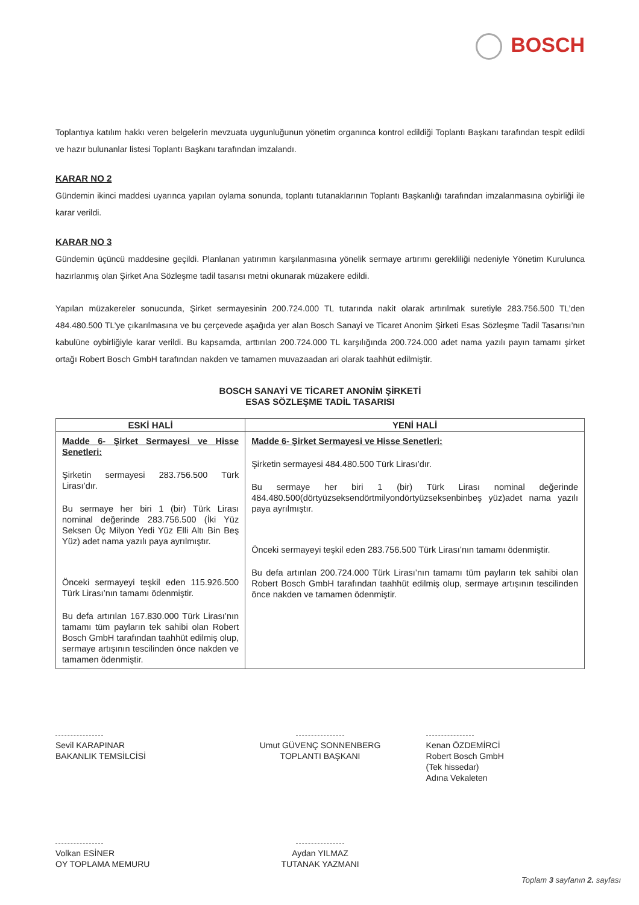BOSCH
Toplantıya katılım hakkı veren belgelerin mevzuata uygunluğunun yönetim organınca kontrol edildiği Toplantı Başkanı tarafından tespit edildi ve hazır bulunanlar listesi Toplantı Başkanı tarafından imzalandı.
KARAR NO 2
Gündemin ikinci maddesi uyarınca yapılan oylama sonunda, toplantı tutanaklarının Toplantı Başkanlığı tarafından imzalanmasına oybirliği ile karar verildi.
KARAR NO 3
Gündemin üçüncü maddesine geçildi. Planlanan yatırımın karşılanmasına yönelik sermaye artırımı gerekliliği nedeniyle Yönetim Kurulunca hazırlanmış olan Şirket Ana Sözleşme tadil tasarısı metni okunarak müzakere edildi.
Yapılan müzakereler sonucunda, Şirket sermayesinin 200.724.000 TL tutarında nakit olarak artırılmak suretiyle 283.756.500 TL’den 484.480.500 TL’ye çıkarılmasına ve bu çerçevede aşağıda yer alan Bosch Sanayi ve Ticaret Anonim Şirketi Esas Sözleşme Tadil Tasarısı’nın kabulüne oybirliğiyle karar verildi. Bu kapsamda, arttırılan 200.724.000 TL karşılığında 200.724.000 adet nama yazılı payın tamamı şirket ortağı Robert Bosch GmbH tarafından nakden ve tamamen muvazaadan ari olarak taahhüt edilmiştir.
BOSCH SANAYİ VE TİCARET ANONİM ŞİRKETİ
ESAS SÖZLEŞME TADİL TASARISI
| ESKİ HALİ | YENİ HALİ |
| --- | --- |
| Madde 6- Şirket Sermayesi ve Hisse Senetleri: Şirketin sermayesi 283.756.500 Türk Lirası’dır. Bu sermaye her biri 1 (bir) Türk Lirası nominal değerinde 283.756.500 (İki Yüz Seksen Üç Milyon Yedi Yüz Elli Altı Bin Beş Yüz) adet nama yazılı paya ayrılmıştır. Önceki sermayeyi teşkil eden 115.926.500 Türk Lirası’nın tamamı ödenmiştir. Bu defa artırılan 167.830.000 Türk Lirası’nın tamamı tüm payların tek sahibi olan Robert Bosch GmbH tarafından taahhüt edilmiş olup, sermaye artışının tescilinden önce nakden ve tamamen ödenmiştir. | Madde 6- Şirket Sermayesi ve Hisse Senetleri: Şirketin sermayesi 484.480.500 Türk Lirası’dır. Bu sermaye her biri 1 (bir) Türk Lirası nominal değerinde 484.480.500(dörtyüzseksendörtmilyondörtyüzseksenbinbeş yüz)adet nama yazılı paya ayrılmıştır. Önceki sermayeyi teşkil eden 283.756.500 Türk Lirası’nın tamamı ödenmiştir. Bu defa artırılan 200.724.000 Türk Lirası’nın tamamı tüm payların tek sahibi olan Robert Bosch GmbH tarafından taahhüt edilmiş olup, sermaye artışının tescilinden önce nakden ve tamamen ödenmiştir. |
Sevil KARAPINAR
BAKANLIK TEMSİLCİSİ
Umut GÜVENÇ SONNENBERG
TOPLANTI BAŞKANI
Kenan ÖZDEMİRCİ
Robert Bosch GmbH
(Tek hissedar)
Adına Vekaleten
Volkan ESİNER
OY TOPLAMA MEMURU
Aydan YILMAZ
TUTANAK YAZMANI
Toplam 3 sayfanın 2. sayfası